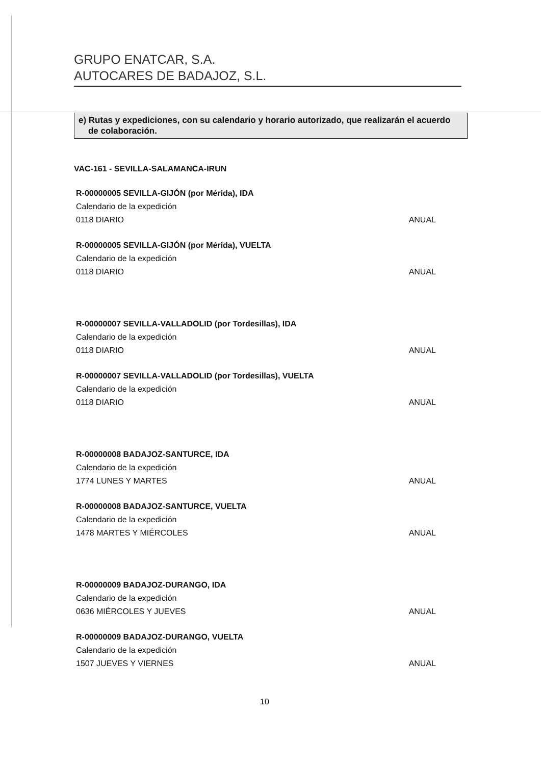GRUPO ENATCAR, S.A.
AUTOCARES DE BADAJOZ, S.L.
e) Rutas y expediciones, con su calendario y horario autorizado, que realizarán el acuerdo
de colaboración.
VAC-161 - SEVILLA-SALAMANCA-IRUN
R-00000005 SEVILLA-GIJÓN (por Mérida), IDA
Calendario de la expedición
0118 DIARIO ANUAL
R-00000005 SEVILLA-GIJÓN (por Mérida), VUELTA
Calendario de la expedición
0118 DIARIO ANUAL
R-00000007 SEVILLA-VALLADOLID (por Tordesillas), IDA
Calendario de la expedición
0118 DIARIO ANUAL
R-00000007 SEVILLA-VALLADOLID (por Tordesillas), VUELTA
Calendario de la expedición
0118 DIARIO ANUAL
R-00000008 BADAJOZ-SANTURCE, IDA
Calendario de la expedición
1774 LUNES Y MARTES ANUAL
R-00000008 BADAJOZ-SANTURCE, VUELTA
Calendario de la expedición
1478 MARTES Y MIÉRCOLES ANUAL
R-00000009 BADAJOZ-DURANGO, IDA
Calendario de la expedición
0636 MIÉRCOLES Y JUEVES ANUAL
R-00000009 BADAJOZ-DURANGO, VUELTA
Calendario de la expedición
1507 JUEVES Y VIERNES ANUAL
10